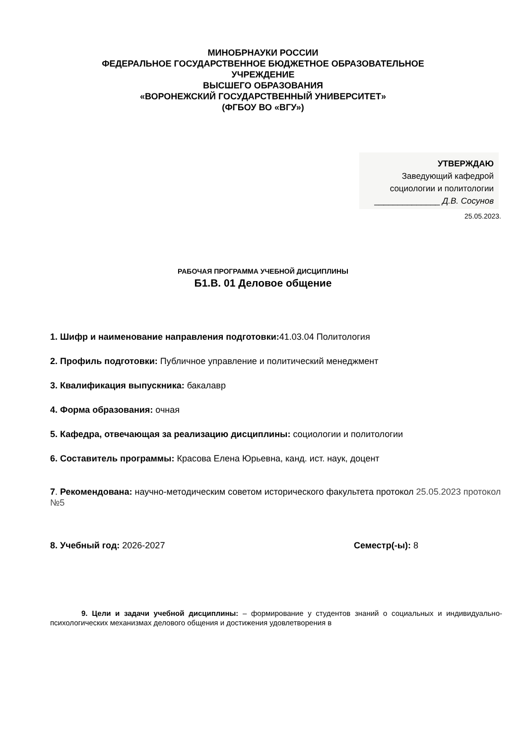МИНОБРНАУКИ РОССИИ
ФЕДЕРАЛЬНОЕ ГОСУДАРСТВЕННОЕ БЮДЖЕТНОЕ ОБРАЗОВАТЕЛЬНОЕ
УЧРЕЖДЕНИЕ
ВЫСШЕГО ОБРАЗОВАНИЯ
«ВОРОНЕЖСКИЙ ГОСУДАРСТВЕННЫЙ УНИВЕРСИТЕТ»
(ФГБОУ ВО «ВГУ»)
УТВЕРЖДАЮ
Заведующий кафедрой
социологии и политологии
______________ Д.В. Сосунов
25.05.2023.
РАБОЧАЯ ПРОГРАММА УЧЕБНОЙ ДИСЦИПЛИНЫ
Б1.В. 01 Деловое общение
1. Шифр и наименование направления подготовки: 41.03.04 Политология
2. Профиль подготовки: Публичное управление и политический менеджмент
3. Квалификация выпускника: бакалавр
4. Форма образования: очная
5. Кафедра, отвечающая за реализацию дисциплины: социологии и политологии
6. Составитель программы: Красова Елена Юрьевна, канд. ист. наук, доцент
7. Рекомендована: научно-методическим советом исторического факультета протокол 25.05.2023 протокол №5
8. Учебный год: 2026-2027 Семестр(-ы): 8
9. Цели и задачи учебной дисциплины: – формирование у студентов знаний о социальных и индивидуально-психологических механизмах делового общения и достижения удовлетворения в